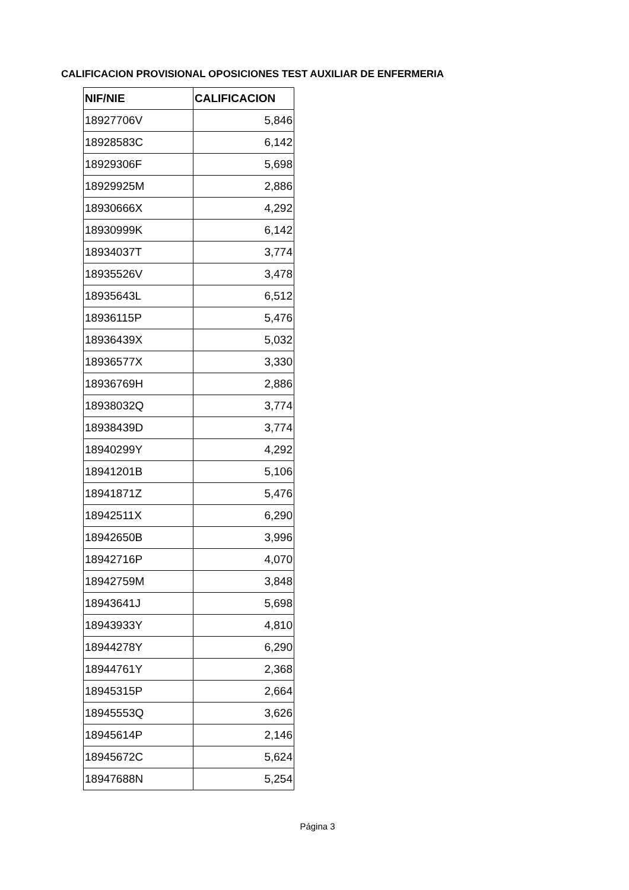CALIFICACION PROVISIONAL OPOSICIONES TEST AUXILIAR DE ENFERMERIA
| NIF/NIE | CALIFICACION |
| --- | --- |
| 18927706V | 5,846 |
| 18928583C | 6,142 |
| 18929306F | 5,698 |
| 18929925M | 2,886 |
| 18930666X | 4,292 |
| 18930999K | 6,142 |
| 18934037T | 3,774 |
| 18935526V | 3,478 |
| 18935643L | 6,512 |
| 18936115P | 5,476 |
| 18936439X | 5,032 |
| 18936577X | 3,330 |
| 18936769H | 2,886 |
| 18938032Q | 3,774 |
| 18938439D | 3,774 |
| 18940299Y | 4,292 |
| 18941201B | 5,106 |
| 18941871Z | 5,476 |
| 18942511X | 6,290 |
| 18942650B | 3,996 |
| 18942716P | 4,070 |
| 18942759M | 3,848 |
| 18943641J | 5,698 |
| 18943933Y | 4,810 |
| 18944278Y | 6,290 |
| 18944761Y | 2,368 |
| 18945315P | 2,664 |
| 18945553Q | 3,626 |
| 18945614P | 2,146 |
| 18945672C | 5,624 |
| 18947688N | 5,254 |
Página 3